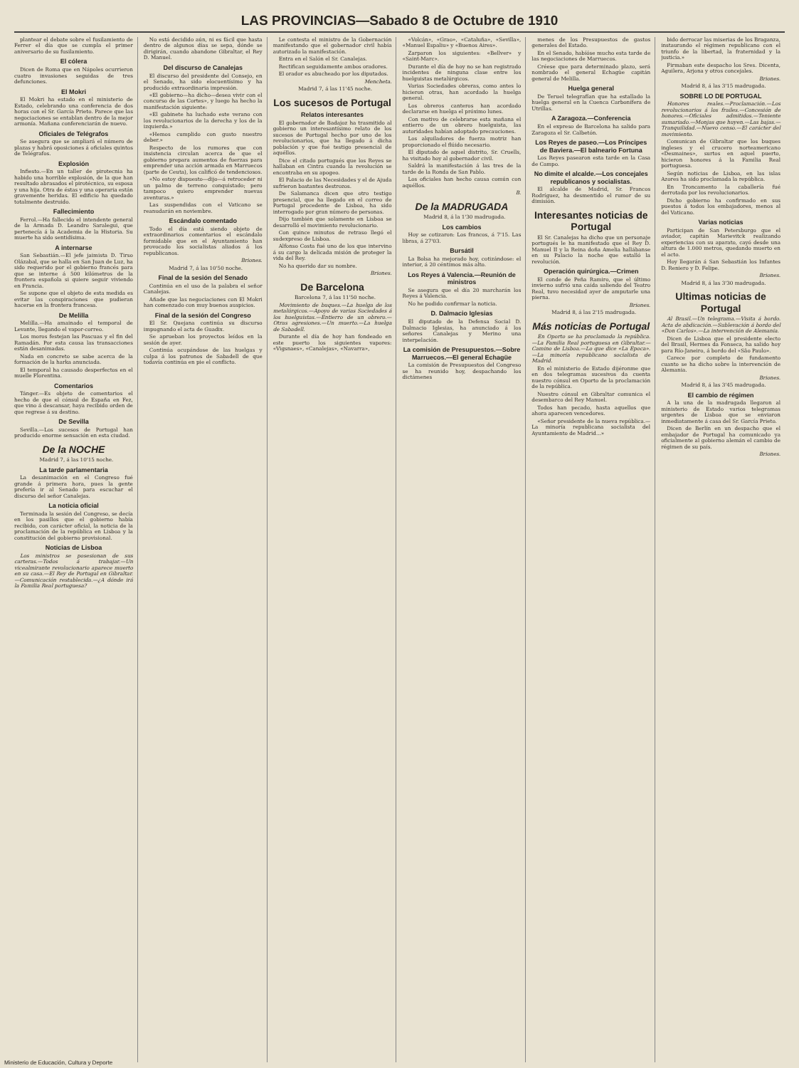LAS PROVINCIAS—Sabado 8 de Octubre de 1910
plantear el debate sobre el fusilamiento de Ferrer el día que se cumpla el primer aniversario de su fusilamiento.
El cólera
Dicen de Roma que en Nápoles ocurrieron cuatro invasiones seguidas de tres defunciones.
El Mokri
El Mokri ha estado en el ministerio de Estado, celebrando una conferencia de dos horas con el Sr. García Prieto. Parece que las negociaciones se entablan dentro de la mejor armonía. Mañana conferenciarán de nuevo.
Oficiales de Telégrafos
Se asegura que se ampliará el número de plazas y habrá oposiciones á oficiales quintos de Telégrafos.
Explosión
Infiesto.—En un taller de pirotecnia ha habido una horrible explosión, de la que han resultado abrasados el pirotécnico, su esposa y una hija. Otra de éstas y una operaria están gravemente heridas. El edificio ha quedado totalmente destruido.
Fallecimiento
Ferrol.—Ha fallecido el intendente general de la Armada D. Leandro Saralegui, que pertenecía á la Academia de la Historia. Su muerte ha sido sentidísima.
A internarse
San Sebastián.—El jefe jaimista D. Tirso Olázabal, que se halla en San Juan de Luz, ha sido requerido por el gobierno francés para que se interne á 500 kilómetros de la frontera española si quiere seguir viviendo en Francia.
Se supone que el objeto de esta medida es evitar las conspiraciones que pudieran hacerse en la frontera francesa.
De Melilla
Melilla.—Ha amainado el temporal de Levante, llegando el vapor-correo.
Los moros festejan las Pascuas y el fin del Ramadán. Por esta causa las transacciones están desanimadas.
Nada en concreto se sabe acerca de la formación de la harka anunciada.
El temporal ha causado desperfectos en el muelle Florentina.
Comentarios
Tánger.—Es objeto de comentarios el hecho de que el cónsul de España en Fez, que vino á descansar, haya recibido orden de que regrese á su destino.
De Sevilla
Sevilla.—Los sucesos de Portugal han producido enorme sensación en esta ciudad.
De la NOCHE
Madrid 7, á las 10'15 noche.
La tarde parlamentaria
La desanimación en el Congreso fué grande á primera hora, pues la gente prefería ir al Senado para escuchar el discurso del señor Canalejas.
La noticia oficial
Terminada la sesión del Congreso, se decía en los pasillos que el gobierno había recibido, con carácter oficial, la noticia de la proclamación de la república en Lisboa y la constitución del gobierno provisional.
Noticias de Lisboa
Los ministros se posesionan de sus carteras.—Todos á trabajar.—Un vicealmirante revolucionario aparece muerto en su casa.—El Rey de Portugal en Gibraltar.—Comunicación restablecida.—¿A dónde irá la Familia Real portuguesa?
No está decidido aún, ni es fácil que hasta dentro de algunos días se sepa, dónde se dirigirán, cuando abandone Gibraltar, el Rey D. Manuel.
Del discurso de Canalejas
El discurso del presidente del Consejo, en el Senado, ha sido elocuentísimo y ha producido extraordinaria impresión.
«El gobierno—ha dicho—desea vivir con el concurso de las Cortes», y luego ha hecho la manifestación siguiente:
«El gabinete ha luchado este verano con los revolucionarios de la derecha y los de la izquierda.»
«Hemos cumplido con gusto nuestro deber.»
Respecto de los rumores que con insistencia circulan acerca de que el gobierno prepara aumentos de fuerzas para emprender una acción armada en Marruecos (parte de Ceuta), los calificó de tendenciosos.
«No estoy dispuesto—dijo—á retroceder ni un palmo de terreno conquistado; pero tampoco quiero emprender nuevas aventuras.»
Las suspendidas con el Vaticano se reanudarán en noviembre.
Escándalo comentado
Todo el día está siendo objeto de extraordinarios comentarios el escándalo formidable que en el Ayuntamiento han provocado los socialistas aliados á los republicanos.
Briones.
Madrid 7, á las 10'50 noche.
Final de la sesión del Senado
Continúa en el uso de la palabra el señor Canalejas.
Añade que las negociaciones con El Mokri han comenzado con muy buenos auspicios.
Final de la sesión del Congreso
El Sr. Quejana continúa su discurso impugnando el acta de Guadix.
Se aprueban los proyectos leídos en la sesión de ayer.
Continúa ocupándose de las huelgas y culpa á los patronos de Sabadell de que todavía continúa en pie el conflicto.
Le contesta el ministro de la Gobernación manifestando que el gobernador civil había autorizado la manifestación.
Entra en el Salón el Sr. Canalejas.
Rectifican seguidamente ambos oradores.
El orador es abucheado por los diputados.
Mencheta.
Madrid 7, á las 11'45 noche.
Los sucesos de Portugal
Relatos interesantes
El gobernador de Badajoz ha trasmitido al gobierno un interesantísimo relato de los sucesos de Portugal hecho por uno de los revolucionarios, que ha llegado á dicha población y que fué testigo presencial de aquéllos.
Dice el citado portugués que los Reyes se hallaban en Cintra cuando la revolución se encontraba en su apogeo.
El Palacio de las Necesidades y el de Ajuda sufrieron bastantes destrozos.
De Salamanca dicen que otro testigo presencial, que ha llegado en el correo de Portugal procedente de Lisboa, ha sido interrogado por gran número de personas.
Dijo también que solamente en Lisboa se desarrolló el movimiento revolucionario.
Con quince minutos de retraso llegó el sudexpreso de Lisboa.
Alfonso Costa fué uno de los que intervino á su cargo la delicada misión de proteger la vida del Rey.
No ha querido dar su nombre.
Briones.
De Barcelona
Barcelona 7, á las 11'50 noche.
Movimiento de buques.—La huelga de los metalúrgicos.—Apoyo de varias Sociedades á los huelguistas.—Entierro de un obrero.—Otras agresiones.—Un muerto.—La huelga de Sabadell.
Durante el día de hoy han fondeado en este puerto los siguientes vapores: «Vigsnaes», «Canalejas», «Navarra»,
«Volcán», «Grao», «Cataluña», «Sevilla», «Manuel Espaliu» y «Buenos Aires».
Zarparon los siguientes: «Bellver» y «Saint-Marc».
Durante el día de hoy no se han registrado incidentes de ninguna clase entre los huelguistas metalúrgicos.
Varias Sociedades obreras, como antes lo hicieron otras, han acordado la huelga general.
Los obreros canteros han acordado declararse en huelga el próximo lunes.
Con motivo de celebrarse esta mañana el entierro de un obrero huelguista, las autoridades habían adoptado precauciones.
Los alquiladores de fuerza motriz han proporcionado el flúido necesario.
El diputado de aquel distrito, Sr. Cruells, ha visitado hoy al gobernador civil.
Saldrá la manifestación á las tres de la tarde de la Ronda de San Pablo.
Los oficiales han hecho causa común con aquéllos.
B.
De la MADRUGADA
Madrid 8, á la 1'30 madrugada.
Los cambios
Hoy se cotizaron: Los francos, á 7'15. Las libras, á 27'03.
Bursátil
La Bolsa ha mejorado hoy, cotizándose: el interior, á 20 céntimos más alto.
Los Reyes á Valencia.—Reunión de ministros
Se asegura que el día 20 marcharán los Reyes á Valencia.
No he podido confirmar la noticia.
D. Dalmacio Iglesias
El diputado de la Defensa Social D. Dalmacio Iglesias, ha anunciado á los señores Canalejas y Merino una interpelación.
La comisión de Presupuestos.—Sobre Marruecos.—El general Echagüe
La comisión de Presupuestos del Congreso se ha reunido hoy, despachando los dictámenes
menes de los Presupuestos de gastos generales del Estado.
En el Senado, habíóse mucho esta tarde de las negociaciones de Marruecos.
Créese que para determinado plazo, será nombrado el general Echagüe capitán general de Melilla.
Huelga general
De Teruel telegrafían que ha estallado la huelga general en la Cuenca Carbonífera de Utrillas.
A Zaragoza.—Conferencia
En el expreso de Barcelona ha salido para Zaragoza el Sr. Calbetón.
Los Reyes de paseo.—Los Príncipes de Baviera.—El balneario Fortuna
Los Reyes pasearon esta tarde en la Casa de Campo.
No dimite el alcalde.—Los concejales republicanos y socialistas.
El alcalde de Madrid, Sr. Francos Rodríguez, ha desmentido el rumor de su dimisión.
Interesantes noticias de Portugal
El Sr. Canalejas ha dicho que un personaje portugués le ha manifestado que el Rey D. Manuel II y la Reina doña Amelia hallábanse en su Palacio la noche que estalló la revolución.
Operación quirúrgica.—Crimen
El conde de Peña Ramiro, que el último invierno sufrió una caída saliendo del Teatro Real, tuvo necesidad ayer de amputarle una pierna.
Briones.
Madrid 8, á las 2'15 madrugada.
Más noticias de Portugal
En Oporto se ha proclamado la república.—La Familia Real portuguesa en Gibraltar.—Camino de Lisboa.—Lo que dice «La Epoca».—La minoría republicano socialista de Madrid.
En el ministerio de Estado dijéronme que en dos telegramas sucesivos da cuenta nuestro cónsul en Oporto de la proclamación de la república.
Nuestro cónsul en Gibraltar comunica el desembarco del Rey Manuel.
Todos han pecado, hasta aquellos que ahora aparecen vencedores.
«Señor presidente de la nueva república.—La minoría republicana socialista del Ayuntamiento de Madrid...»
bido derrocar las miserias de los Braganza, instaurando el régimen republicano con el triunfo de la libertad, la fraternidad y la justicia.»
Firmaban este despacho los Sres. Dicenta, Aguilera, Arjona y otros concejales.
Briones.
Madrid 8, á las 3'15 madrugada.
SOBRE LO DE PORTUGAL
Honores reales.—Proclamación.—Los revolucionarios á los frailes.—Concesión de honores.—Oficiales admitidos.—Teniente sumariado.—Monjas que huyen.—Las bajas.—Tranquilidad.—Nuevo censo.—El carácter del movimiento.
Comunican de Gibraltar que los buques ingleses y el crucero norteamericano «Desmaines», surtos en aquel puerto, hicieron honores á la Familia Real portuguesa.
Según noticias de Lisboa, en las islas Azores ha sido proclamada la república.
En Troncamento la caballería fué derrotada por los revolucionarios.
Dicho gobierno ha confirmado en sus puestos á todos los embajadores, menos al del Vaticano.
Varias noticias
Participan de San Petersburgo que el aviador, capitán Marievitck realizando experiencias con su aparato, cayó desde una altura de 1.000 metros, quedando muerto en el acto.
Hoy llegarán á San Sebastián los Infantes D. Reniero y D. Felipe.
Briones.
Madrid 8, á las 3'30 madrugada.
Ultimas noticias de Portugal
Al Brasil.—Un telegrama.—Visita á bordo. Acta de abdicación.—Sublevación á bordo del «Don Carlos».—La intervención de Alemania.
Dicen de Lisboa que el presidente electo del Brasil, Hermes da Fonseca, ha salido hoy para Río-Janeiro, á bordo del «São Paulo».
Carece por completo de fundamento cuanto se ha dicho sobre la intervención de Alemania.
Briones.
Madrid 8, á las 3'45 madrugada.
El cambio de régimen
A la una de la madrugada llegaron al ministerio de Estado varios telegramas urgentes de Lisboa que se enviaron inmediatamente á casa del Sr. García Prieto.
Dicen de Berlín en un despacho que el embajador de Portugal ha comunicado ya oficialmente al gobierno alemán el cambio de régimen de su país.
Briones.
Ministerio de Educación, Cultura y Deporte